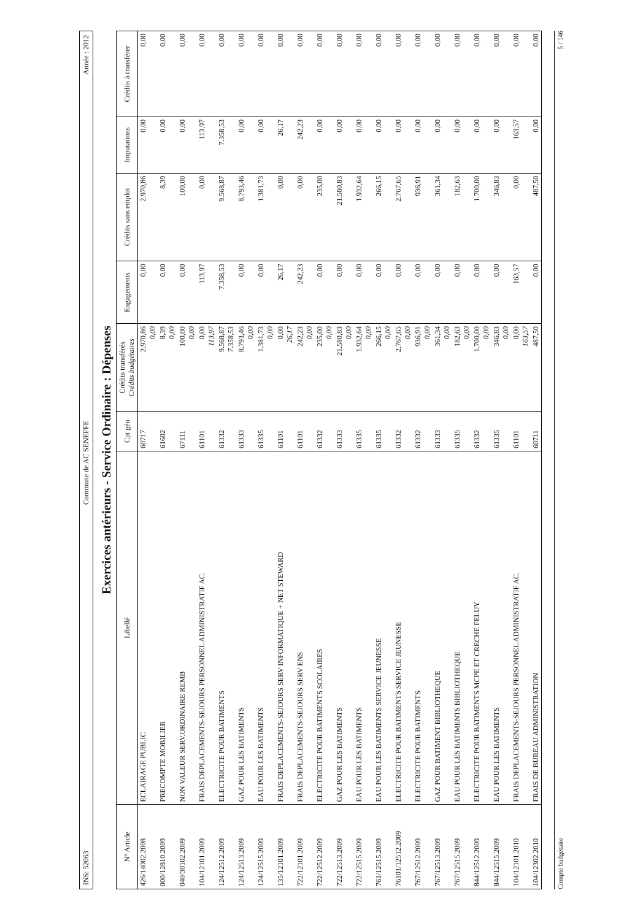INS: 52063 Commune de AC SENEFFE Année : 2012
Exercices antérieurs - Service Ordinaire : Dépenses
| N° Article | Libellé | Cpt gén | Crédits transférés Crédits budgétaires | Engagements | Crédits sans emploi | Imputations | Crédits à transférer |
| --- | --- | --- | --- | --- | --- | --- | --- |
| 426/14002.2008 | ECLAIRAGE PUBLIC | 60717 | 2.970,86 0,00 | 0,00 | 2.970,86 | 0,00 | 0,00 |
| 000/12810.2009 | PRECOMPTE MOBILIER | 61602 | 8,39 0,00 | 0,00 | 8,39 | 0,00 | 0,00 |
| 040/30102.2009 | NON VALEUR SERV.ORDINAIRE REMB | 67111 | 100,00 0,00 | 0,00 | 100,00 | 0,00 | 0,00 |
| 104/12101.2009 | FRAIS DEPLACEMENTS-SEJOURS PERSONNEL ADMINISTRATIF AC. | 61101 | 0,00 113,97 | 113,97 | 0,00 | 113,97 | 0,00 |
| 124/12512.2009 | ELECTRICITE POUR BATIMENTS | 61332 | 9.568,87 7.358,53 | 7.358,53 | 9.568,87 | 7.358,53 | 0,00 |
| 124/12513.2009 | GAZ POUR LES BATIMENTS | 61333 | 8.793,46 0,00 | 0,00 | 8.793,46 | 0,00 | 0,00 |
| 124/12515.2009 | EAU POUR LES BATIMENTS | 61335 | 1.381,73 0,00 | 0,00 | 1.381,73 | 0,00 | 0,00 |
| 135/12101.2009 | FRAIS DEPLACEMENTS-SEJOURS SERV INFORMATIQUE + NET STEWARD | 61101 | 0,00 26,17 | 26,17 | 0,00 | 26,17 | 0,00 |
| 722/12101.2009 | FRAIS DEPLACEMENTS-SEJOURS SERV ENS | 61101 | 242,23 0,00 | 242,23 | 0,00 | 242,23 | 0,00 |
| 722/12512.2009 | ELECTRICITE POUR BATIMENTS SCOLAIRES | 61332 | 235,00 0,00 | 0,00 | 235,00 | 0,00 | 0,00 |
| 722/12513.2009 | GAZ POUR LES BATIMENTS | 61333 | 21.580,83 0,00 | 0,00 | 21.580,83 | 0,00 | 0,00 |
| 722/12515.2009 | EAU POUR LES BATIMENTS | 61335 | 1.932,64 0,00 | 0,00 | 1.932,64 | 0,00 | 0,00 |
| 761/12515.2009 | EAU POUR LES BATIMENTS SERVICE JEUNESSE | 61335 | 266,15 0,00 | 0,00 | 266,15 | 0,00 | 0,00 |
| 76101/12512.2009 | ELECTRICITE POUR BATIMENTS SERVICE JEUNESSE | 61332 | 2.767,65 0,00 | 0,00 | 2.767,65 | 0,00 | 0,00 |
| 767/12512.2009 | ELECTRICITE POUR BATIMENTS | 61332 | 936,91 0,00 | 0,00 | 936,91 | 0,00 | 0,00 |
| 767/12513.2009 | GAZ POUR BATIMENT BIBLIOTHEQUE | 61333 | 361,34 0,00 | 0,00 | 361,34 | 0,00 | 0,00 |
| 767/12515.2009 | EAU POUR LES BATIMENTS BIBLIOTHEQUE | 61335 | 182,63 0,00 | 0,00 | 182,63 | 0,00 | 0,00 |
| 844/12512.2009 | ELECTRICITE POUR BATIMENTS MCPE ET CRECHE FELUY | 61332 | 1.700,00 0,00 | 0,00 | 1.700,00 | 0,00 | 0,00 |
| 844/12515.2009 | EAU POUR LES BATIMENTS | 61335 | 346,83 0,00 | 0,00 | 346,83 | 0,00 | 0,00 |
| 104/12101.2010 | FRAIS DEPLACEMENTS-SEJOURS PERSONNEL ADMINISTRATIF AC. | 61101 | 0,00 163,57 | 163,57 | 0,00 | 163,57 | 0,00 |
| 104/12302.2010 | FRAIS DE BUREAU ADMINISTRATION | 60711 | 487,50 | 0,00 | 487,50 | 0,00 | 0,00 |
Compte budgétaire 5 / 146